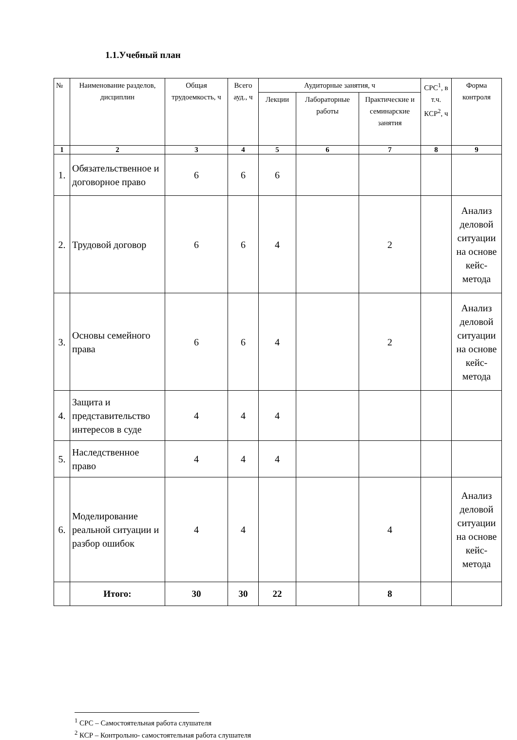1.1.Учебный план
| № | Наименование разделов, дисциплин | Общая трудоемкость, ч | Всего ауд., ч | Аудиторные занятия, ч | | | СРС<sup>1</sup>, в т.ч. КСР<sup>2</sup>, ч | Форма контроля |
| --- | --- | --- | --- | --- | --- | --- | --- | --- |
| | | | | Лекции | Лабораторные работы | Практические и семинарские занятия | | |
| 1 | 2 | 3 | 4 | 5 | 6 | 7 | 8 | 9 |
| 1. | Обязательственное и договорное право | 6 | 6 | 6 | | | | |
| 2. | Трудовой договор | 6 | 6 | 4 | | 2 | | Анализ деловой ситуации на основе кейс-метода |
| 3. | Основы семейного права | 6 | 6 | 4 | | 2 | | Анализ деловой ситуации на основе кейс-метода |
| 4. | Защита и представительство интересов в суде | 4 | 4 | 4 | | | | |
| 5. | Наследственное право | 4 | 4 | 4 | | | | |
| 6. | Моделирование реальной ситуации и разбор ошибок | 4 | 4 | | | 4 | | Анализ деловой ситуации на основе кейс-метода |
| | Итого: | 30 | 30 | 22 | | 8 | | |
<sup>1</sup> СРС – Самостоятельная работа слушателя
<sup>2</sup> КСР – Контрольно- самостоятельная работа слушателя